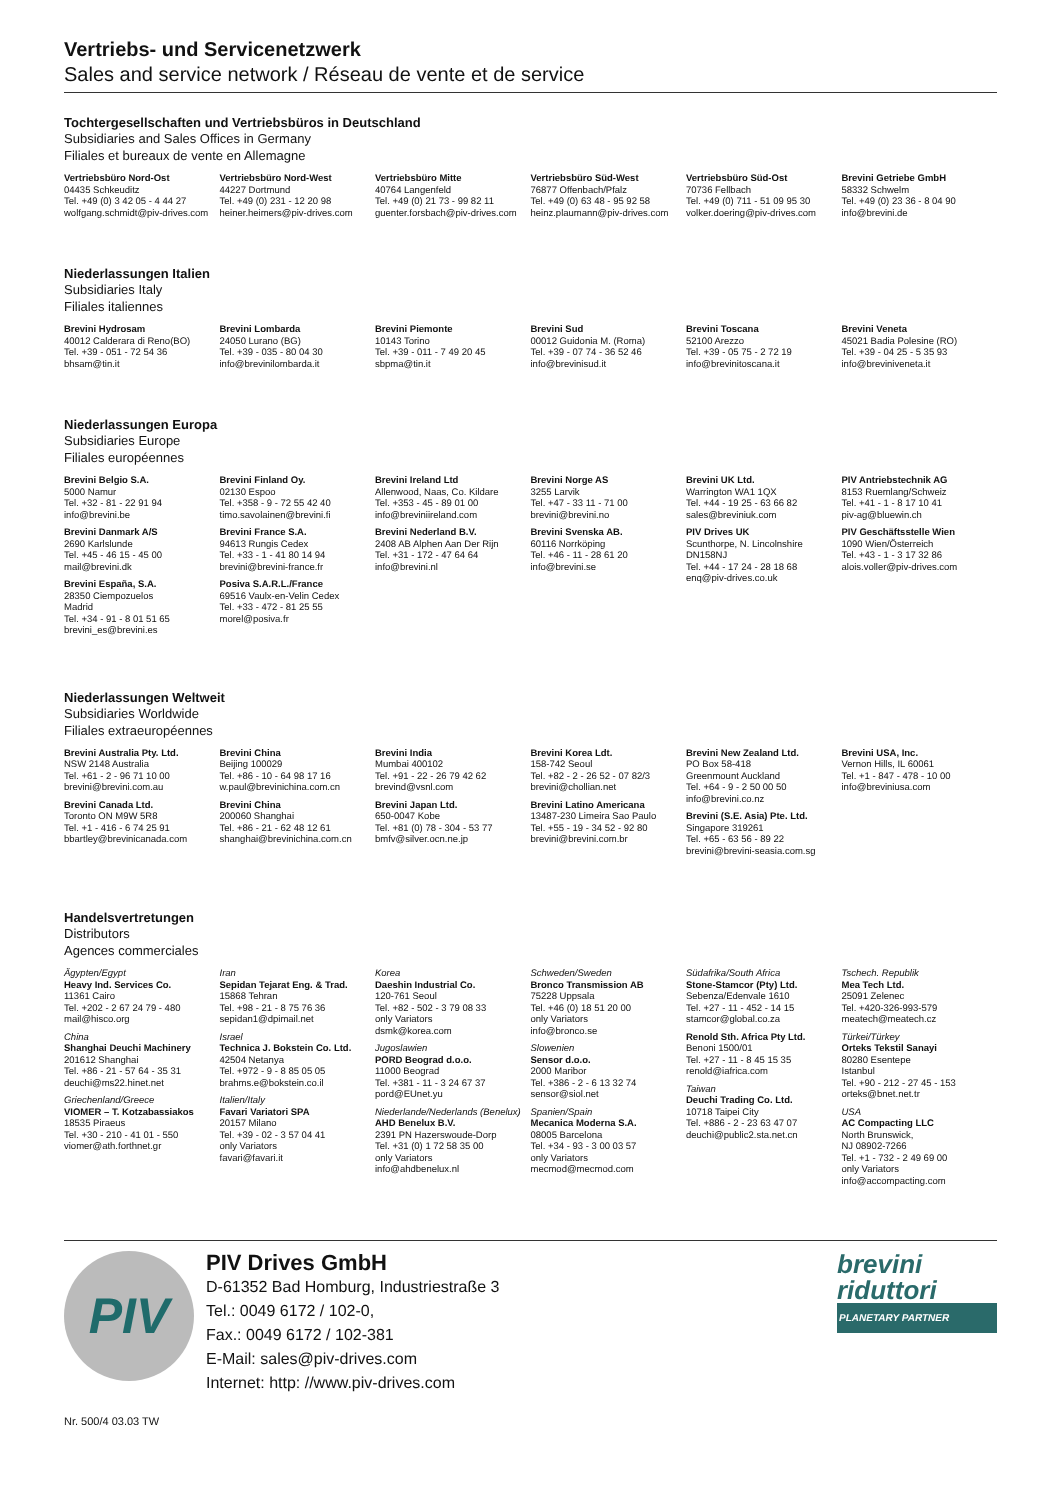Vertriebs- und Servicenetzwerk
Sales and service network / Réseau de vente et de service
Tochtergesellschaften und Vertriebsbüros in Deutschland
Subsidiaries and Sales Offices in Germany
Filiales et bureaux de vente en Allemagne
Vertriebsbüro Nord-Ost
04435 Schkeuditz
Tel. +49 (0) 3 42 05 - 4 44 27
wolfgang.schmidt@piv-drives.com
Vertriebsbüro Nord-West
44227 Dortmund
Tel. +49 (0) 231 - 12 20 98
heiner.heimers@piv-drives.com
Vertriebsbüro Mitte
40764 Langenfeld
Tel. +49 (0) 21 73 - 99 82 11
guenter.forsbach@piv-drives.com
Vertriebsbüro Süd-West
76877 Offenbach/Pfalz
Tel. +49 (0) 63 48 - 95 92 58
heinz.plaumann@piv-drives.com
Vertriebsbüro Süd-Ost
70736 Fellbach
Tel. +49 (0) 711 - 51 09 95 30
volker.doering@piv-drives.com
Brevini Getriebe GmbH
58332 Schwelm
Tel. +49 (0) 23 36 - 8 04 90
info@brevini.de
Niederlassungen Italien
Subsidiaries Italy
Filiales italiennes
Brevini Hydrosam
40012 Calderara di Reno(BO)
Tel. +39 - 051 - 72 54 36
bhsam@tin.it
Brevini Lombarda
24050 Lurano (BG)
Tel. +39 - 035 - 80 04 30
info@brevinilombarda.it
Brevini Piemonte
10143 Torino
Tel. +39 - 011 - 7 49 20 45
sbpma@tin.it
Brevini Sud
00012 Guidonia M. (Roma)
Tel. +39 - 07 74 - 36 52 46
info@brevinisud.it
Brevini Toscana
52100 Arezzo
Tel. +39 - 05 75 - 2 72 19
info@brevinitoscana.it
Brevini Veneta
45021 Badia Polesine (RO)
Tel. +39 - 04 25 - 5 35 93
info@breviniveneta.it
Niederlassungen Europa
Subsidiaries Europe
Filiales européennes
Brevini Belgio S.A.
5000 Namur
Tel. +32 - 81 - 22 91 94
info@brevini.be
Brevini Danmark A/S
2690 Karlslunde
Tel. +45 - 46 15 - 45 00
mail@brevini.dk
Brevini España, S.A.
28350 Ciempozuelos
Madrid
Tel. +34 - 91 - 8 01 51 65
brevini_es@brevini.es
Brevini Finland Oy.
02130 Espoo
Tel. +358 - 9 - 72 55 42 40
timo.savolainen@brevini.fi
Brevini France S.A.
94613 Rungis Cedex
Tel. +33 - 1 - 41 80 14 94
brevini@brevini-france.fr
Posiva S.A.R.L./France
69516 Vaulx-en-Velin Cedex
Tel. +33 - 472 - 81 25 55
morel@posiva.fr
Brevini Ireland Ltd
Allenwood, Naas, Co. Kildare
Tel. +353 - 45 - 89 01 00
info@breviniireland.com
Brevini Nederland B.V.
2408 AB Alphen Aan Der Rijn
Tel. +31 - 172 - 47 64 64
info@brevini.nl
Brevini Norge AS
3255 Larvik
Tel. +47 - 33 11 - 71 00
brevini@brevini.no
Brevini Svenska AB.
60116 Norrköping
Tel. +46 - 11 - 28 61 20
info@brevini.se
Brevini UK Ltd.
Warrington WA1 1QX
Tel. +44 - 19 25 - 63 66 82
sales@breviniuk.com
PIV Drives UK
Scunthorpe, N. Lincolnshire
DN158NJ
Tel. +44 - 17 24 - 28 18 68
enq@piv-drives.co.uk
PIV Antriebstechnik AG
8153 Ruemlang/Schweiz
Tel. +41 - 1 - 8 17 10 41
piv-ag@bluewin.ch
PIV Geschäftsstelle Wien
1090 Wien/Österreich
Tel. +43 - 1 - 3 17 32 86
alois.voller@piv-drives.com
Niederlassungen Weltweit
Subsidiaries Worldwide
Filiales extraeuropéennes
Brevini Australia Pty. Ltd.
NSW 2148 Australia
Tel. +61 - 2 - 96 71 10 00
brevini@brevini.com.au
Brevini Canada Ltd.
Toronto ON M9W 5R8
Tel. +1 - 416 - 6 74 25 91
bbartley@brevinicanada.com
Brevini China
Beijing 100029
Tel. +86 - 10 - 64 98 17 16
w.paul@brevinichina.com.cn
Brevini China
200060 Shanghai
Tel. +86 - 21 - 62 48 12 61
shanghai@brevinichina.com.cn
Brevini India
Mumbai 400102
Tel. +91 - 22 - 26 79 42 62
brevind@vsnl.com
Brevini Japan Ltd.
650-0047 Kobe
Tel. +81 (0) 78 - 304 - 53 77
bmfv@silver.ocn.ne.jp
Brevini Korea Ldt.
158-742 Seoul
Tel. +82 - 2 - 26 52 - 07 82/3
brevini@chollian.net
Brevini Latino Americana
13487-230 Limeira Sao Paulo
Tel. +55 - 19 - 34 52 - 92 80
brevini@brevini.com.br
Brevini New Zealand Ltd.
PO Box 58-418
Greenmount Auckland
Tel. +64 - 9 - 2 50 00 50
info@brevini.co.nz
Brevini (S.E. Asia) Pte. Ltd.
Singapore 319261
Tel. +65 - 63 56 - 89 22
brevini@brevini-seasia.com.sg
Brevini USA, Inc.
Vernon Hills, IL 60061
Tel. +1 - 847 - 478 - 10 00
info@breviniusa.com
Handelsvertretungen
Distributors
Agences commerciales
Ägypten/Egypt
Heavy Ind. Services Co.
11361 Cairo
Tel. +202 - 2 67 24 79 - 480
mail@hisco.org
China
Shanghai Deuchi Machinery
201612 Shanghai
Tel. +86 - 21 - 57 64 - 35 31
deuchi@ms22.hinet.net
Griechenland/Greece
VIOMER – T. Kotzabassiakos
18535 Piraeus
Tel. +30 - 210 - 41 01 - 550
viomer@ath.forthnet.gr
Iran
Sepidan Tejarat Eng. & Trad.
15868 Tehran
Tel. +98 - 21 - 8 75 76 36
sepidan1@dpimail.net
Israel
Technica J. Bokstein Co. Ltd.
42504 Netanya
Tel. +972 - 9 - 8 85 05 05
brahms.e@bokstein.co.il
Italien/Italy
Favari Variatori SPA
20157 Milano
Tel. +39 - 02 - 3 57 04 41
only Variators
favari@favari.it
Korea
Daeshin Industrial Co.
120-761 Seoul
Tel. +82 - 502 - 3 79 08 33
only Variators
dsmk@korea.com
Jugoslawien
PORD Beograd d.o.o.
11000 Beograd
Tel. +381 - 11 - 3 24 67 37
pord@EUnet.yu
Niederlande/Nederlands (Benelux)
AHD Benelux B.V.
2391 PN Hazerswoude-Dorp
Tel. +31 (0) 1 72 58 35 00
only Variators
info@ahdbenelux.nl
Schweden/Sweden
Bronco Transmission AB
75228 Uppsala
Tel. +46 (0) 18 51 20 00
only Variators
info@bronco.se
Slowenien
Sensor d.o.o.
2000 Maribor
Tel. +386 - 2 - 6 13 32 74
sensor@siol.net
Spanien/Spain
Mecanica Moderna S.A.
08005 Barcelona
Tel. +34 - 93 - 3 00 03 57
only Variators
mecmod@mecmod.com
Südafrika/South Africa
Stone-Stamcor (Pty) Ltd.
Sebenza/Edenvale 1610
Tel. +27 - 11 - 452 - 14 15
stamcor@global.co.za
Renold Sth. Africa Pty Ltd.
Benoni 1500/01
Tel. +27 - 11 - 8 45 15 35
renold@iafrica.com
Taiwan
Deuchi Trading Co. Ltd.
10718 Taipei City
Tel. +886 - 2 - 23 63 47 07
deuchi@public2.sta.net.cn
Tschech. Republik
Mea Tech Ltd.
25091 Zelenec
Tel. +420-326-993-579
meatech@meatech.cz
Türkei/Türkey
Orteks Tekstil Sanayi
80280 Esentepe
Istanbul
Tel. +90 - 212 - 27 45 - 153
orteks@bnet.net.tr
USA
AC Compacting LLC
North Brunswick,
NJ 08902-7266
Tel. +1 - 732 - 2 49 69 00
only Variators
info@accompacting.com
PIV
PIV Drives GmbH
D-61352 Bad Homburg, Industriestraße 3
Tel.: 0049 6172 / 102-0,
Fax.: 0049 6172 / 102-381
E-Mail: sales@piv-drives.com
Internet: http: //www.piv-drives.com
brevini
riduttori
PLANETARY PARTNER
Nr. 500/4 03.03 TW